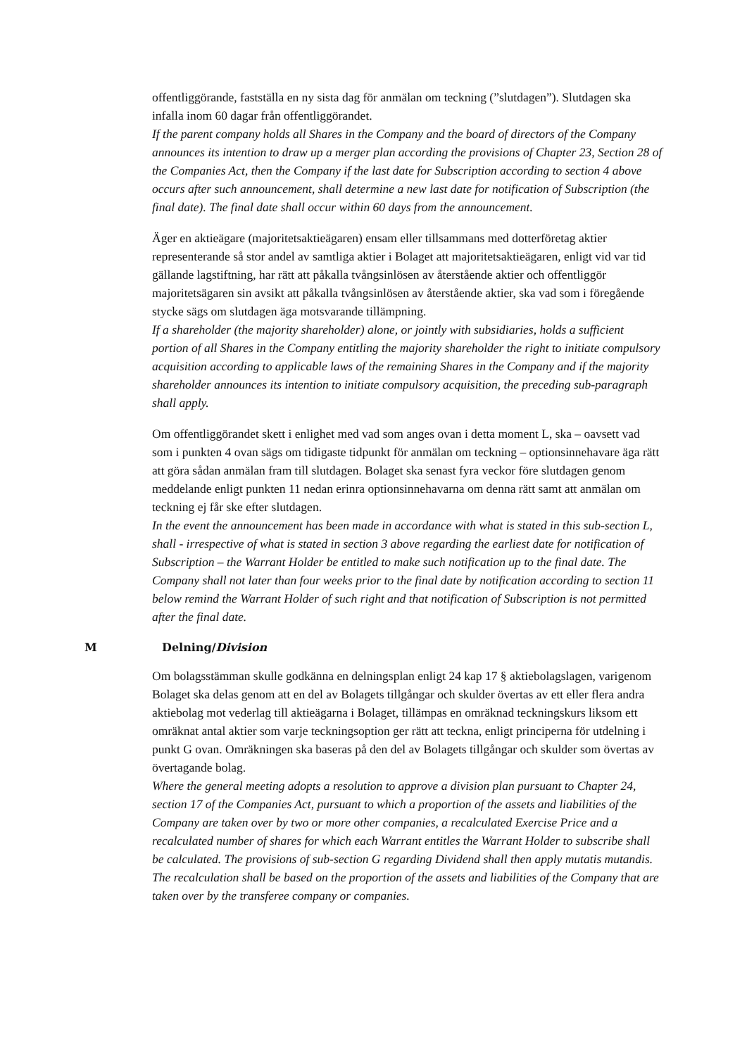offentliggörande, fastställa en ny sista dag för anmälan om teckning (”slutdagen”). Slutdagen ska infalla inom 60 dagar från offentliggörandet.
If the parent company holds all Shares in the Company and the board of directors of the Company announces its intention to draw up a merger plan according the provisions of Chapter 23, Section 28 of the Companies Act, then the Company if the last date for Subscription according to section 4 above occurs after such announcement, shall determine a new last date for notification of Subscription (the final date). The final date shall occur within 60 days from the announcement.
Äger en aktieägare (majoritetsaktieägaren) ensam eller tillsammans med dotterföretag aktier representerande så stor andel av samtliga aktier i Bolaget att majoritetsaktieägaren, enligt vid var tid gällande lagstiftning, har rätt att påkalla tvångsinlösen av återstående aktier och offentliggör majoritetsägaren sin avsikt att påkalla tvångsinlösen av återstående aktier, ska vad som i föregående stycke sägs om slutdagen äga motsvarande tillämpning.
If a shareholder (the majority shareholder) alone, or jointly with subsidiaries, holds a sufficient portion of all Shares in the Company entitling the majority shareholder the right to initiate compulsory acquisition according to applicable laws of the remaining Shares in the Company and if the majority shareholder announces its intention to initiate compulsory acquisition, the preceding sub-paragraph shall apply.
Om offentliggörandet skett i enlighet med vad som anges ovan i detta moment L, ska – oavsett vad som i punkten 4 ovan sägs om tidigaste tidpunkt för anmälan om teckning – optionsinnehavare äga rätt att göra sådan anmälan fram till slutdagen. Bolaget ska senast fyra veckor före slutdagen genom meddelande enligt punkten 11 nedan erinra optionsinnehavarna om denna rätt samt att anmälan om teckning ej får ske efter slutdagen.
In the event the announcement has been made in accordance with what is stated in this sub-section L, shall - irrespective of what is stated in section 3 above regarding the earliest date for notification of Subscription – the Warrant Holder be entitled to make such notification up to the final date. The Company shall not later than four weeks prior to the final date by notification according to section 11 below remind the Warrant Holder of such right and that notification of Subscription is not permitted after the final date.
M Delning/Division
Om bolagsstämman skulle godkänna en delningsplan enligt 24 kap 17 § aktiebolagslagen, varigenom Bolaget ska delas genom att en del av Bolagets tillgångar och skulder övertas av ett eller flera andra aktiebolag mot vederlag till aktieägarna i Bolaget, tillämpas en omräknad teckningskurs liksom ett omräknat antal aktier som varje teckningsoption ger rätt att teckna, enligt principerna för utdelning i punkt G ovan. Omräkningen ska baseras på den del av Bolagets tillgångar och skulder som övertas av övertagande bolag.
Where the general meeting adopts a resolution to approve a division plan pursuant to Chapter 24, section 17 of the Companies Act, pursuant to which a proportion of the assets and liabilities of the Company are taken over by two or more other companies, a recalculated Exercise Price and a recalculated number of shares for which each Warrant entitles the Warrant Holder to subscribe shall be calculated. The provisions of sub-section G regarding Dividend shall then apply mutatis mutandis. The recalculation shall be based on the proportion of the assets and liabilities of the Company that are taken over by the transferee company or companies.